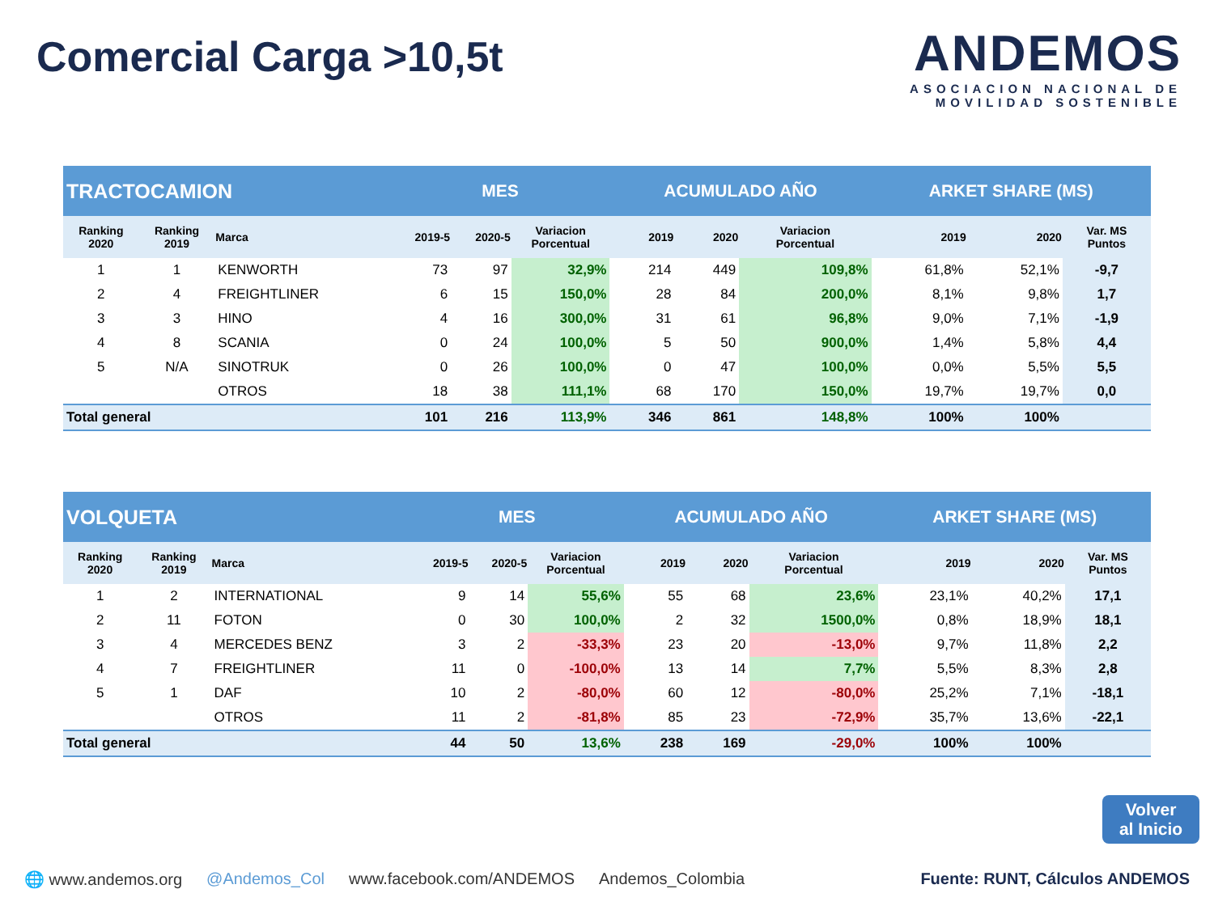Comercial Carga >10,5t
ANDEMOS
ASOCIACION NACIONAL DE
MOVILIDAD SOSTENIBLE
| TRACTOCAMION | | | MES | | | ACUMULADO AÑO | | | ARKET SHARE (MS) | | |
| Ranking 2020 | Ranking 2019 | Marca | 2019-5 | 2020-5 | Variacion Porcentual | 2019 | 2020 | Variacion Porcentual | 2019 | 2020 | Var. MS Puntos |
| 1 | 1 | KENWORTH | 73 | 97 | 32,9% | 214 | 449 | 109,8% | 61,8% | 52,1% | -9,7 |
| 2 | 4 | FREIGHTLINER | 6 | 15 | 150,0% | 28 | 84 | 200,0% | 8,1% | 9,8% | 1,7 |
| 3 | 3 | HINO | 4 | 16 | 300,0% | 31 | 61 | 96,8% | 9,0% | 7,1% | -1,9 |
| 4 | 8 | SCANIA | 0 | 24 | 100,0% | 5 | 50 | 900,0% | 1,4% | 5,8% | 4,4 |
| 5 | N/A | SINOTRUK | 0 | 26 | 100,0% | 0 | 47 | 100,0% | 0,0% | 5,5% | 5,5 |
| | | OTROS | 18 | 38 | 111,1% | 68 | 170 | 150,0% | 19,7% | 19,7% | 0,0 |
| Total general | | | 101 | 216 | 113,9% | 346 | 861 | 148,8% | 100% | 100% | |
| VOLQUETA | | | MES | | | ACUMULADO AÑO | | | ARKET SHARE (MS) | | |
| Ranking 2020 | Ranking 2019 | Marca | 2019-5 | 2020-5 | Variacion Porcentual | 2019 | 2020 | Variacion Porcentual | 2019 | 2020 | Var. MS Puntos |
| 1 | 2 | INTERNATIONAL | 9 | 14 | 55,6% | 55 | 68 | 23,6% | 23,1% | 40,2% | 17,1 |
| 2 | 11 | FOTON | 0 | 30 | 100,0% | 2 | 32 | 1500,0% | 0,8% | 18,9% | 18,1 |
| 3 | 4 | MERCEDES BENZ | 3 | 2 | -33,3% | 23 | 20 | -13,0% | 9,7% | 11,8% | 2,2 |
| 4 | 7 | FREIGHTLINER | 11 | 0 | -100,0% | 13 | 14 | 7,7% | 5,5% | 8,3% | 2,8 |
| 5 | 1 | DAF | 10 | 2 | -80,0% | 60 | 12 | -80,0% | 25,2% | 7,1% | -18,1 |
| | | OTROS | 11 | 2 | -81,8% | 85 | 23 | -72,9% | 35,7% | 13,6% | -22,1 |
| Total general | | | 44 | 50 | 13,6% | 238 | 169 | -29,0% | 100% | 100% | |
Volver
al Inicio
🌐 www.andemos.org @Andemos_Col www.facebook.com/ANDEMOS Andemos_Colombia Fuente: RUNT, Cálculos ANDEMOS